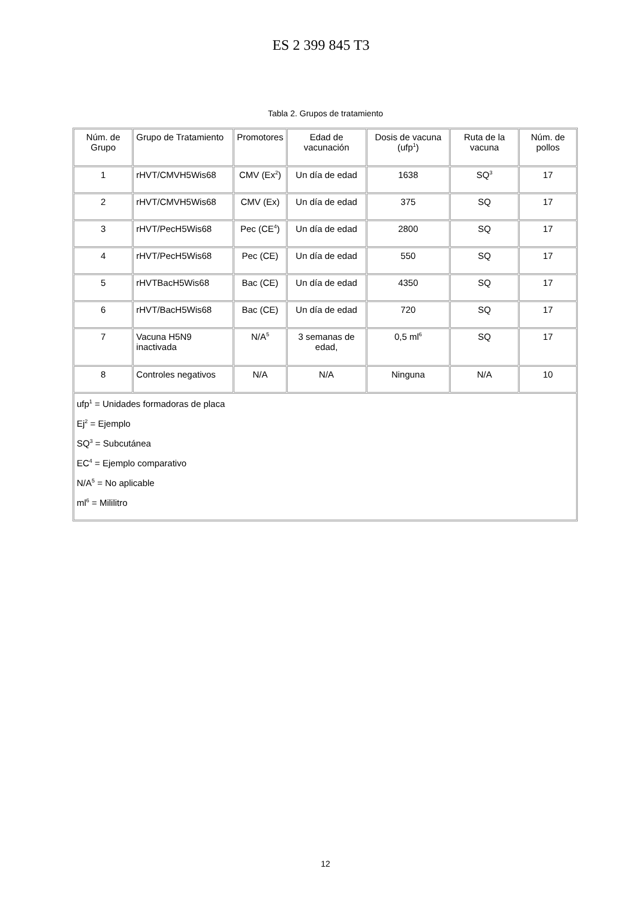ES 2 399 845 T3
Tabla 2. Grupos de tratamiento
| Núm. de Grupo | Grupo de Tratamiento | Promotores | Edad de vacunación | Dosis de vacuna (ufp<sup>1</sup>) | Ruta de la vacuna | Núm. de pollos |
| --- | --- | --- | --- | --- | --- | --- |
| 1 | rHVT/CMVH5Wis68 | CMV (Ex<sup>2</sup>) | Un día de edad | 1638 | SQ<sup>3</sup> | 17 |
| 2 | rHVT/CMVH5Wis68 | CMV (Ex) | Un día de edad | 375 | SQ | 17 |
| 3 | rHVT/PecH5Wis68 | Pec (CE<sup>4</sup>) | Un día de edad | 2800 | SQ | 17 |
| 4 | rHVT/PecH5Wis68 | Pec (CE) | Un día de edad | 550 | SQ | 17 |
| 5 | rHVTBacH5Wis68 | Bac (CE) | Un día de edad | 4350 | SQ | 17 |
| 6 | rHVT/BacH5Wis68 | Bac (CE) | Un día de edad | 720 | SQ | 17 |
| 7 | Vacuna H5N9 inactivada | N/A<sup>5</sup> | 3 semanas de edad, | 0,5 ml<sup>6</sup> | SQ | 17 |
| 8 | Controles negativos | N/A | N/A | Ninguna | N/A | 10 |
| ufp<sup>1</sup> = Unidades formadoras de placa Ej<sup>2</sup> = Ejemplo SQ<sup>3</sup> = Subcutánea EC<sup>4</sup> = Ejemplo comparativo N/A<sup>5</sup> = No aplicable ml<sup>6</sup> = Mililitro | | | | | | |
12